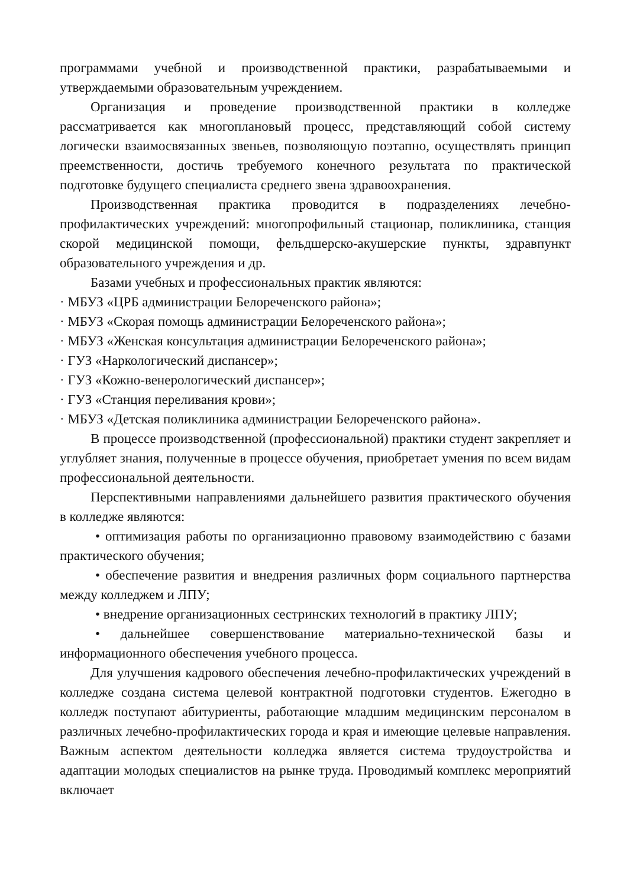программами учебной и производственной практики, разрабатываемыми и утверждаемыми образовательным учреждением.
Организация и проведение производственной практики в колледже рассматривается как многоплановый процесс, представляющий собой систему логически взаимосвязанных звеньев, позволяющую поэтапно, осуществлять принцип преемственности, достичь требуемого конечного результата по практической подготовке будущего специалиста среднего звена здравоохранения.
Производственная практика проводится в подразделениях лечебно-профилактических учреждений: многопрофильный стационар, поликлиника, станция скорой медицинской помощи, фельдшерско-акушерские пункты, здравпункт образовательного учреждения и др.
Базами учебных и профессиональных практик являются:
· МБУЗ «ЦРБ администрации Белореченского района»;
· МБУЗ «Скорая помощь администрации Белореченского района»;
· МБУЗ «Женская консультация администрации Белореченского района»;
· ГУЗ «Наркологический диспансер»;
· ГУЗ «Кожно-венерологический диспансер»;
· ГУЗ «Станция переливания крови»;
· МБУЗ «Детская поликлиника администрации Белореченского района».
В процессе производственной (профессиональной) практики студент закрепляет и углубляет знания, полученные в процессе обучения, приобретает умения по всем видам профессиональной деятельности.
Перспективными направлениями дальнейшего развития практического обучения в колледже являются:
• оптимизация работы по организационно правовому взаимодействию с базами практического обучения;
• обеспечение развития и внедрения различных форм социального партнерства между колледжем и ЛПУ;
• внедрение организационных сестринских технологий в практику ЛПУ;
• дальнейшее совершенствование материально-технической базы и информационного обеспечения учебного процесса.
Для улучшения кадрового обеспечения лечебно-профилактических учреждений в колледже создана система целевой контрактной подготовки студентов. Ежегодно в колледж поступают абитуриенты, работающие младшим медицинским персоналом в различных лечебно-профилактических города и края и имеющие целевые направления. Важным аспектом деятельности колледжа является система трудоустройства и адаптации молодых специалистов на рынке труда. Проводимый комплекс мероприятий включает